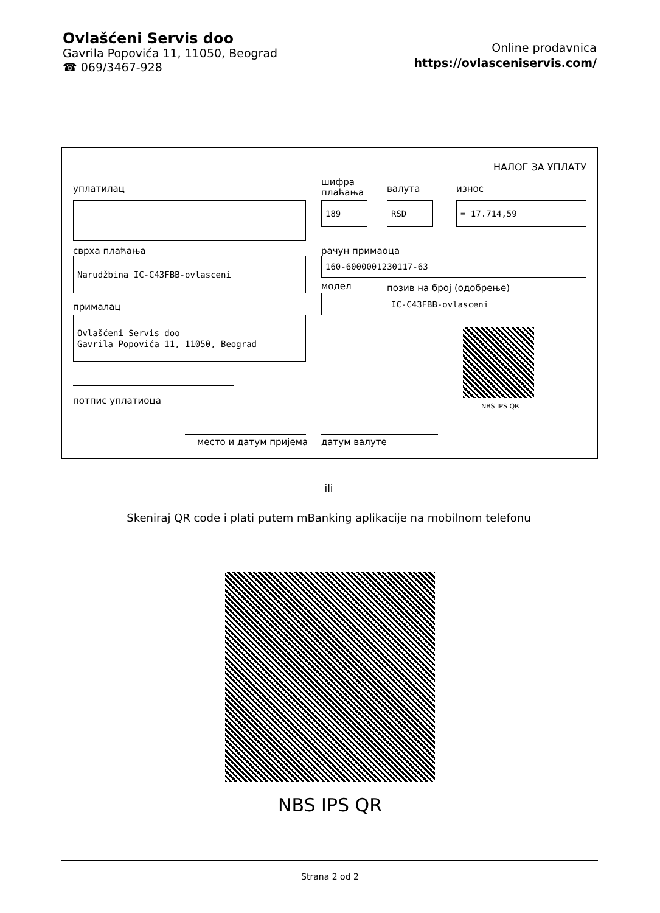Ovlašćeni Servis doo
Gavrila Popovića 11, 11050, Beograd
☎ 069/3467-928
Online prodavnica
https://ovlasceniservis.com/
НАЛОГ ЗА УПЛАТУ
уплатилац
шифра
плаћања
валута износ
189 RSD = 17.714,59
сврха плаћања рачун примаоца
Narudžbina IC-C43FBB-ovlasceni 160-6000001230117-63
модел позив на број (одобрење)
IC-C43FBB-ovlasceni
прималац
Ovlašćeni Servis doo
Gavrila Popovića 11, 11050, Beograd
NBS IPS QR
потпис уплатиоца
место и датум пријема датум валуте
ili
Skeniraj QR code i plati putem mBanking aplikacije na mobilnom telefonu
NBS IPS QR
Strana 2 od 2